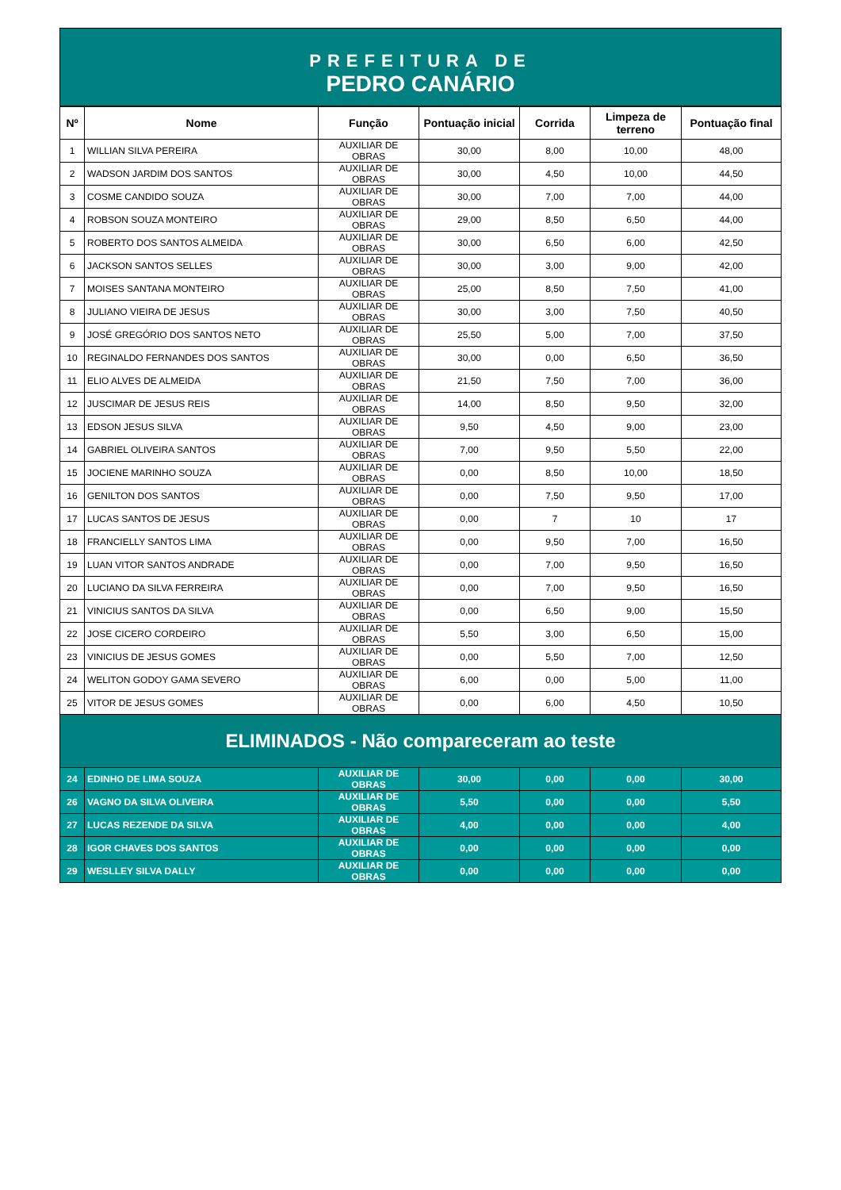PREFEITURA DE
PEDRO CANÁRIO
| Nº | Nome | Função | Pontuação inicial | Corrida | Limpeza de terreno | Pontuação final |
| --- | --- | --- | --- | --- | --- | --- |
| 1 | WILLIAN SILVA PEREIRA | AUXILIAR DE OBRAS | 30,00 | 8,00 | 10,00 | 48,00 |
| 2 | WADSON JARDIM DOS SANTOS | AUXILIAR DE OBRAS | 30,00 | 4,50 | 10,00 | 44,50 |
| 3 | COSME CANDIDO SOUZA | AUXILIAR DE OBRAS | 30,00 | 7,00 | 7,00 | 44,00 |
| 4 | ROBSON SOUZA MONTEIRO | AUXILIAR DE OBRAS | 29,00 | 8,50 | 6,50 | 44,00 |
| 5 | ROBERTO DOS SANTOS ALMEIDA | AUXILIAR DE OBRAS | 30,00 | 6,50 | 6,00 | 42,50 |
| 6 | JACKSON SANTOS SELLES | AUXILIAR DE OBRAS | 30,00 | 3,00 | 9,00 | 42,00 |
| 7 | MOISES SANTANA MONTEIRO | AUXILIAR DE OBRAS | 25,00 | 8,50 | 7,50 | 41,00 |
| 8 | JULIANO VIEIRA DE JESUS | AUXILIAR DE OBRAS | 30,00 | 3,00 | 7,50 | 40,50 |
| 9 | JOSÉ GREGÓRIO DOS SANTOS NETO | AUXILIAR DE OBRAS | 25,50 | 5,00 | 7,00 | 37,50 |
| 10 | REGINALDO FERNANDES DOS SANTOS | AUXILIAR DE OBRAS | 30,00 | 0,00 | 6,50 | 36,50 |
| 11 | ELIO ALVES DE ALMEIDA | AUXILIAR DE OBRAS | 21,50 | 7,50 | 7,00 | 36,00 |
| 12 | JUSCIMAR DE JESUS REIS | AUXILIAR DE OBRAS | 14,00 | 8,50 | 9,50 | 32,00 |
| 13 | EDSON JESUS SILVA | AUXILIAR DE OBRAS | 9,50 | 4,50 | 9,00 | 23,00 |
| 14 | GABRIEL OLIVEIRA SANTOS | AUXILIAR DE OBRAS | 7,00 | 9,50 | 5,50 | 22,00 |
| 15 | JOCIENE MARINHO SOUZA | AUXILIAR DE OBRAS | 0,00 | 8,50 | 10,00 | 18,50 |
| 16 | GENILTON DOS SANTOS | AUXILIAR DE OBRAS | 0,00 | 7,50 | 9,50 | 17,00 |
| 17 | LUCAS SANTOS DE JESUS | AUXILIAR DE OBRAS | 0,00 | 7 | 10 | 17 |
| 18 | FRANCIELLY SANTOS LIMA | AUXILIAR DE OBRAS | 0,00 | 9,50 | 7,00 | 16,50 |
| 19 | LUAN VITOR SANTOS ANDRADE | AUXILIAR DE OBRAS | 0,00 | 7,00 | 9,50 | 16,50 |
| 20 | LUCIANO DA SILVA FERREIRA | AUXILIAR DE OBRAS | 0,00 | 7,00 | 9,50 | 16,50 |
| 21 | VINICIUS SANTOS DA SILVA | AUXILIAR DE OBRAS | 0,00 | 6,50 | 9,00 | 15,50 |
| 22 | JOSE CICERO CORDEIRO | AUXILIAR DE OBRAS | 5,50 | 3,00 | 6,50 | 15,00 |
| 23 | VINICIUS DE JESUS GOMES | AUXILIAR DE OBRAS | 0,00 | 5,50 | 7,00 | 12,50 |
| 24 | WELITON GODOY GAMA SEVERO | AUXILIAR DE OBRAS | 6,00 | 0,00 | 5,00 | 11,00 |
| 25 | VITOR DE JESUS GOMES | AUXILIAR DE OBRAS | 0,00 | 6,00 | 4,50 | 10,50 |
| ELIMINADOS - Não compareceram ao teste | | | | | | |
| 24 | EDINHO DE LIMA SOUZA | AUXILIAR DE OBRAS | 30,00 | 0,00 | 0,00 | 30,00 |
| 26 | VAGNO DA SILVA OLIVEIRA | AUXILIAR DE OBRAS | 5,50 | 0,00 | 0,00 | 5,50 |
| 27 | LUCAS REZENDE DA SILVA | AUXILIAR DE OBRAS | 4,00 | 0,00 | 0,00 | 4,00 |
| 28 | IGOR CHAVES DOS SANTOS | AUXILIAR DE OBRAS | 0,00 | 0,00 | 0,00 | 0,00 |
| 29 | WESLLEY SILVA DALLY | AUXILIAR DE OBRAS | 0,00 | 0,00 | 0,00 | 0,00 |